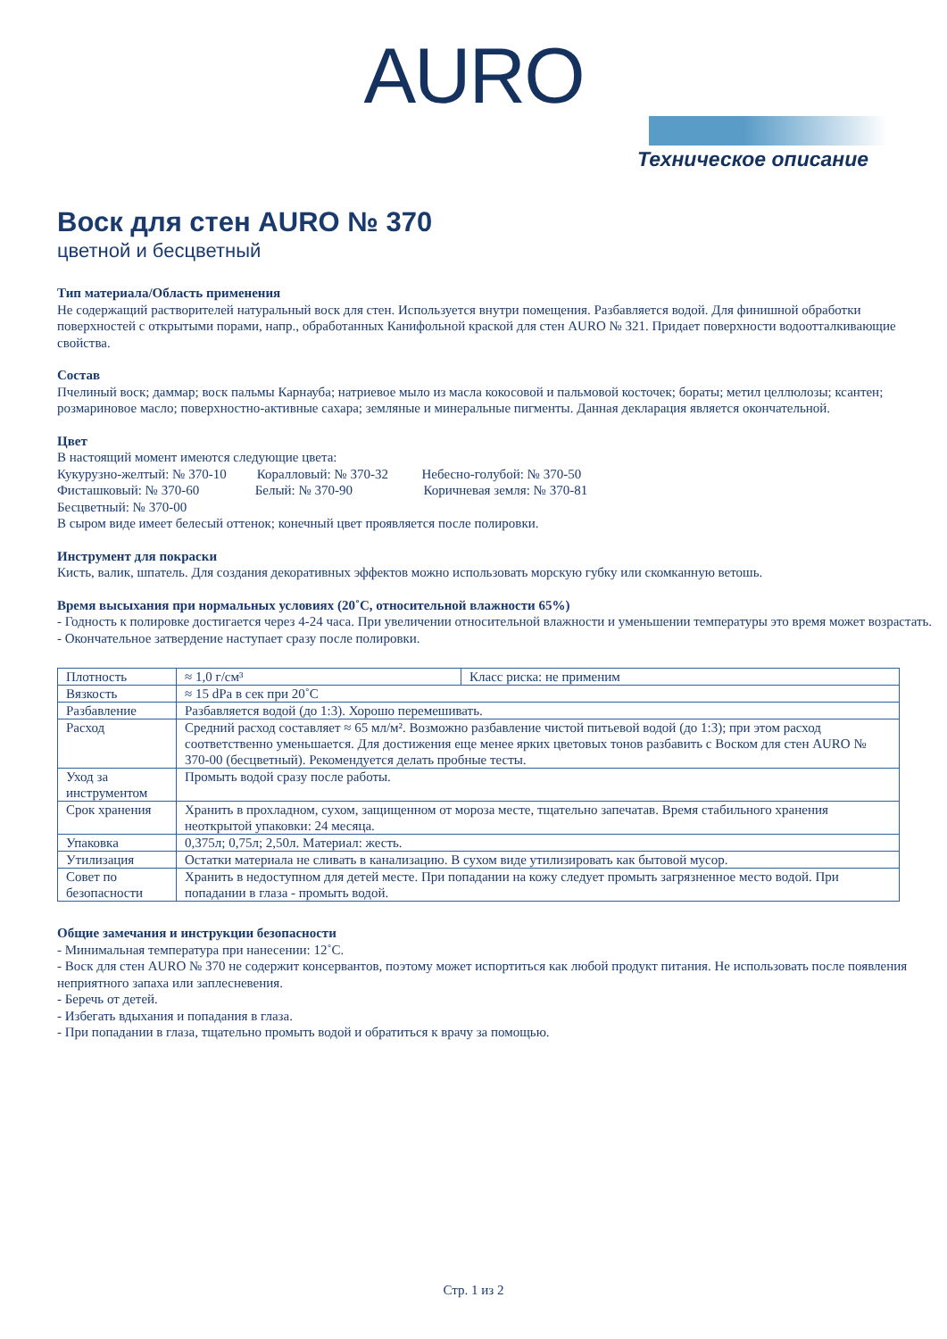AURO
Техническое описание
Воск для стен AURO № 370
цветной и бесцветный
Тип материала/Область применения
Не содержащий растворителей натуральный воск для стен. Используется внутри помещения. Разбавляется водой. Для финишной обработки поверхностей с открытыми порами, напр., обработанных Канифольной краской для стен AURO № 321. Придает поверхности водоотталкивающие свойства.
Состав
Пчелиный воск; даммар; воск пальмы Карнауба; натриевое мыло из масла кокосовой и пальмовой косточек; бораты; метил целлюлозы; ксантен; розмариновое масло; поверхностно-активные сахара; земляные и минеральные пигменты. Данная декларация является окончательной.
Цвет
В настоящий момент имеются следующие цвета:
Кукурузно-желтый: № 370-10 Коралловый: № 370-32 Небесно-голубой: № 370-50
Фисташковый: № 370-60 Белый: № 370-90 Коричневая земля: № 370-81
Бесцветный: № 370-00
В сыром виде имеет белесый оттенок; конечный цвет проявляется после полировки.
Инструмент для покраски
Кисть, валик, шпатель. Для создания декоративных эффектов можно использовать морскую губку или скомканную ветошь.
Время высыхания при нормальных условиях (20˚C, относительной влажности 65%)
- Годность к полировке достигается через 4-24 часа. При увеличении относительной влажности и уменьшении температуры это время может возрастать.
- Окончательное затвердение наступает сразу после полировки.
| Плотность | ≈ 1,0 г/см³ | Класс риска: не применим |
| Вязкость | ≈ 15 dPa в сек при 20˚C | |
| Разбавление | Разбавляется водой (до 1:3). Хорошо перемешивать. | |
| Расход | Средний расход составляет ≈ 65 мл/м². Возможно разбавление чистой питьевой водой (до 1:3); при этом расход соответственно уменьшается. Для достижения еще менее ярких цветовых тонов разбавить с Воском для стен AURO № 370-00 (бесцветный). Рекомендуется делать пробные тесты. | |
| Уход за инструментом | Промыть водой сразу после работы. | |
| Срок хранения | Хранить в прохладном, сухом, защищенном от мороза месте, тщательно запечатав. Время стабильного хранения неоткрытой упаковки: 24 месяца. | |
| Упаковка | 0,375л; 0,75л; 2,50л. Материал: жесть. | |
| Утилизация | Остатки материала не сливать в канализацию. В сухом виде утилизировать как бытовой мусор. | |
| Совет по безопасности | Хранить в недоступном для детей месте. При попадании на кожу следует промыть загрязненное место водой. При попадании в глаза - промыть водой. | |
Общие замечания и инструкции безопасности
- Минимальная температура при нанесении: 12˚C.
- Воск для стен AURO № 370 не содержит консервантов, поэтому может испортиться как любой продукт питания. Не использовать после появления неприятного запаха или заплесневения.
- Беречь от детей.
- Избегать вдыхания и попадания в глаза.
- При попадании в глаза, тщательно промыть водой и обратиться к врачу за помощью.
Стр. 1 из 2